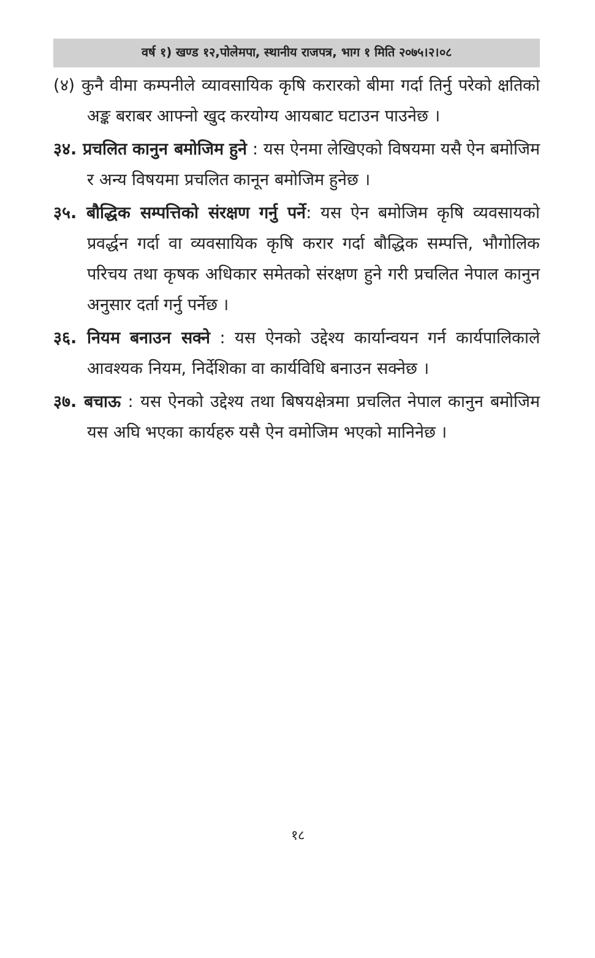वर्ष १) खण्ड १२,पोलेमपा, स्थानीय राजपत्र, भाग १ मिति २०७५।२।०८
(४) कुनै वीमा कम्पनीले व्यावसायिक कृषि करारको बीमा गर्दा तिर्नु परेको क्षतिको अङ्क बराबर आफ्नो खुद करयोग्य आयबाट घटाउन पाउनेछ ।
३४. प्रचलित कानुन बमोजिम हुने : यस ऐनमा लेखिएको विषयमा यसै ऐन बमोजिम र अन्य विषयमा प्रचलित कानून बमोजिम हुनेछ ।
३५. बौद्धिक सम्पत्तिको संरक्षण गर्नु पर्ने: यस ऐन बमोजिम कृषि व्यवसायको प्रवर्द्धन गर्दा वा व्यवसायिक कृषि करार गर्दा बौद्धिक सम्पत्ति, भौगोलिक परिचय तथा कृषक अधिकार समेतको संरक्षण हुने गरी प्रचलित नेपाल कानुन अनुसार दर्ता गर्नु पर्नेछ ।
३६. नियम बनाउन सक्ने : यस ऐनको उद्देश्य कार्यान्वयन गर्न कार्यपालिकाले आवश्यक नियम, निर्देशिका वा कार्यविधि बनाउन सक्नेछ ।
३७. बचाऊ : यस ऐनको उद्देश्य तथा बिषयक्षेत्रमा प्रचलित नेपाल कानुन बमोजिम यस अघि भएका कार्यहरु यसै ऐन वमोजिम भएको मानिनेछ ।
१८